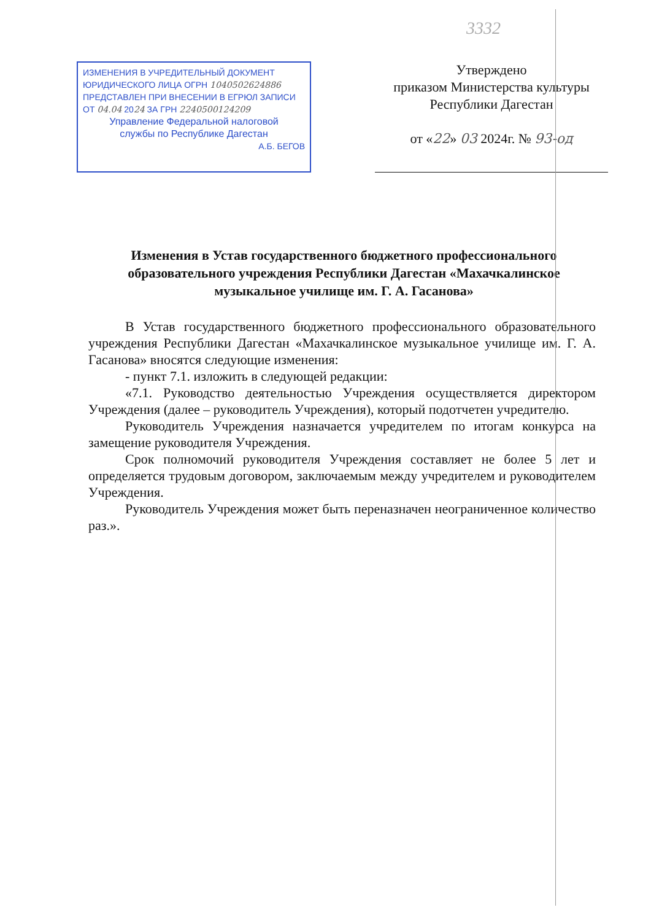3332
ИЗМЕНЕНИЯ В УЧРЕДИТЕЛЬНЫЙ ДОКУМЕНТ
ЮРИДИЧЕСКОГО ЛИЦА ОГРН 1040502624886
ПРЕДСТАВЛЕН ПРИ ВНЕСЕНИИ В ЕГРЮЛ ЗАПИСИ
ОТ 04.04 2024 ЗА ГРН 2240500124209
Управление Федеральной налоговой
службы по Республике Дагестан
А.Б. БЕГОВ
Утверждено
приказом Министерства культуры
Республики Дагестан
от «22» 03 2024г. № 93-од
Изменения в Устав государственного бюджетного профессионального образовательного учреждения Республики Дагестан «Махачкалинское музыкальное училище им. Г. А. Гасанова»
В Устав государственного бюджетного профессионального образовательного учреждения Республики Дагестан «Махачкалинское музыкальное училище им. Г. А. Гасанова» вносятся следующие изменения:
- пункт 7.1. изложить в следующей редакции:
«7.1. Руководство деятельностью Учреждения осуществляется директором Учреждения (далее – руководитель Учреждения), который подотчетен учредителю.
Руководитель Учреждения назначается учредителем по итогам конкурса на замещение руководителя Учреждения.
Срок полномочий руководителя Учреждения составляет не более 5 лет и определяется трудовым договором, заключаемым между учредителем и руководителем Учреждения.
Руководитель Учреждения может быть переназначен неограниченное количество раз.».